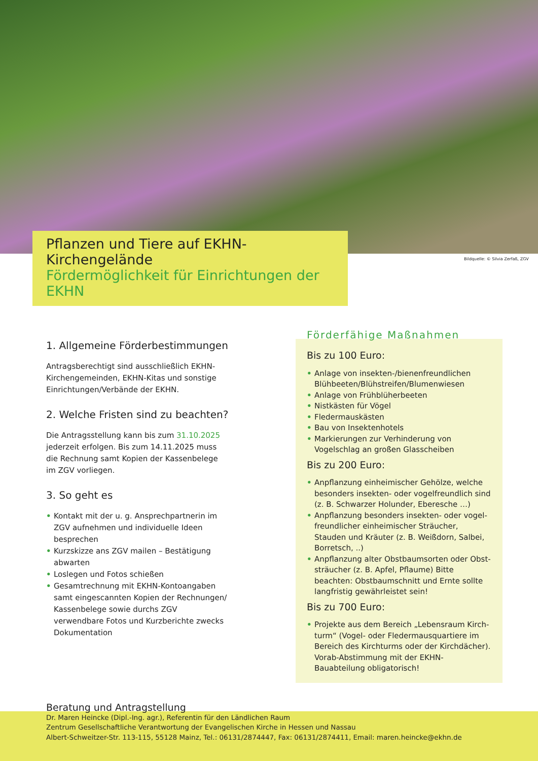Pflanzen und Tiere auf EKHN-Kirchengelände
Fördermöglichkeit für Einrichtungen der EKHN
Bildquelle: © Silvia Zerfaß, ZGV
1. Allgemeine Förderbestimmungen
Antragsberechtigt sind ausschließlich EKHN-Kirchengemeinden, EKHN-Kitas und sonstige Einrichtungen/Verbände der EKHN.
2. Welche Fristen sind zu beachten?
Die Antragsstellung kann bis zum 31.10.2025 jederzeit erfolgen. Bis zum 14.11.2025 muss die Rechnung samt Kopien der Kassenbelege im ZGV vorliegen.
3. So geht es
• Kontakt mit der u. g. Ansprechpartnerin im ZGV aufnehmen und individuelle Ideen besprechen
• Kurzskizze ans ZGV mailen – Bestätigung abwarten
• Loslegen und Fotos schießen
• Gesamtrechnung mit EKHN-Kontoangaben samt eingescannten Kopien der Rechnungen/ Kassenbelege sowie durchs ZGV verwendbare Fotos und Kurzberichte zwecks Dokumentation
Bis zu 100 Euro:
• Anlage von insekten-/bienenfreundlichen Blühbeeten/Blühstreifen/Blumenwiesen
• Anlage von Frühblüherbeeten
• Nistkästen für Vögel
• Fledermauskästen
• Bau von Insektenhotels
• Markierungen zur Verhinderung von Vogelschlag an großen Glasscheiben
Bis zu 200 Euro:
• Anpflanzung einheimischer Gehölze, welche besonders insekten- oder vogelfreundlich sind (z. B. Schwarzer Holunder, Eberesche …)
• Anpflanzung besonders insekten- oder vogel-freundlicher einheimischer Sträucher, Stauden und Kräuter (z. B. Weißdorn, Salbei, Borretsch, ..)
• Anpflanzung alter Obstbaumsorten oder Obst-sträucher (z. B. Apfel, Pflaume) Bitte beachten: Obstbaumschnitt und Ernte sollte langfristig gewährleistet sein!
Bis zu 700 Euro:
• Projekte aus dem Bereich „Lebensraum Kirch-turm“ (Vogel- oder Fledermausquartiere im Bereich des Kirchturms oder der Kirchdächer). Vorab-Abstimmung mit der EKHN-Bauabteilung obligatorisch!
Förderfähige Maßnahmen
Beratung und Antragstellung
Dr. Maren Heincke (Dipl.-Ing. agr.), Referentin für den Ländlichen Raum
Zentrum Gesellschaftliche Verantwortung der Evangelischen Kirche in Hessen und Nassau
Albert-Schweitzer-Str. 113-115, 55128 Mainz, Tel.: 06131/2874447, Fax: 06131/2874411, Email: maren.heincke@ekhn.de